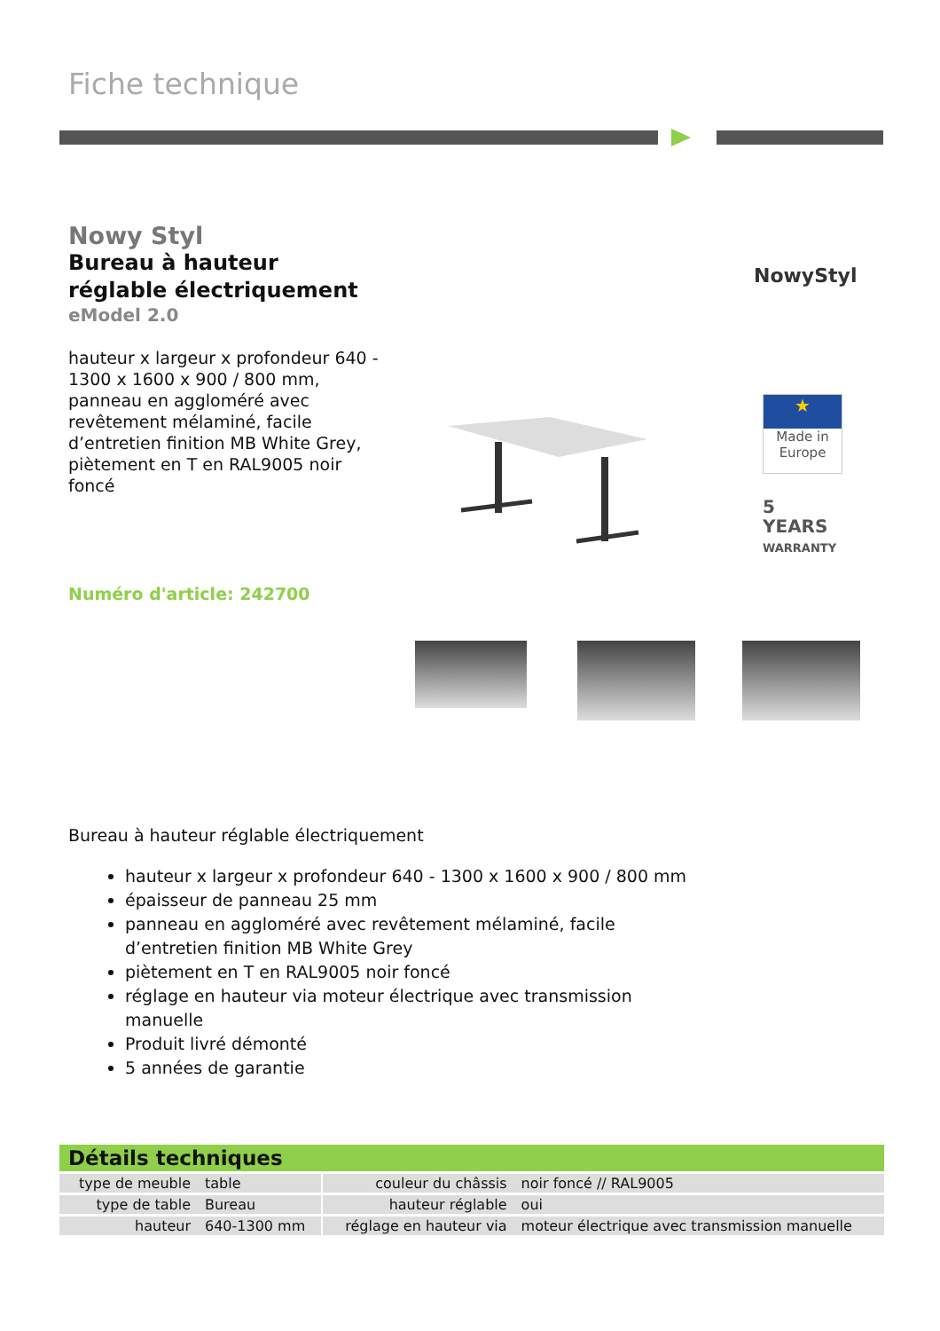Fiche technique
Nowy Styl
Bureau à hauteur réglable électriquement
eModel 2.0
hauteur x largeur x profondeur 640 - 1300 x 1600 x 900 / 800 mm, panneau en aggloméré avec revêtement mélaminé, facile d’entretien finition MB White Grey, piètement en T en RAL9005 noir foncé
NowyStyl
★
Made in
Europe
5
YEARS
WARRANTY
Numéro d'article: 242700
Bureau à hauteur réglable électriquement
hauteur x largeur x profondeur 640 - 1300 x 1600 x 900 / 800 mm
épaisseur de panneau 25 mm
panneau en aggloméré avec revêtement mélaminé, facile d’entretien finition MB White Grey
piètement en T en RAL9005 noir foncé
réglage en hauteur via moteur électrique avec transmission manuelle
Produit livré démonté
5 années de garantie
Détails techniques
| type de meuble | table | | couleur du châssis | noir foncé // RAL9005 |
| type de table | Bureau | | hauteur réglable | oui |
| hauteur | 640-1300 mm | | réglage en hauteur via | moteur électrique avec transmission manuelle |